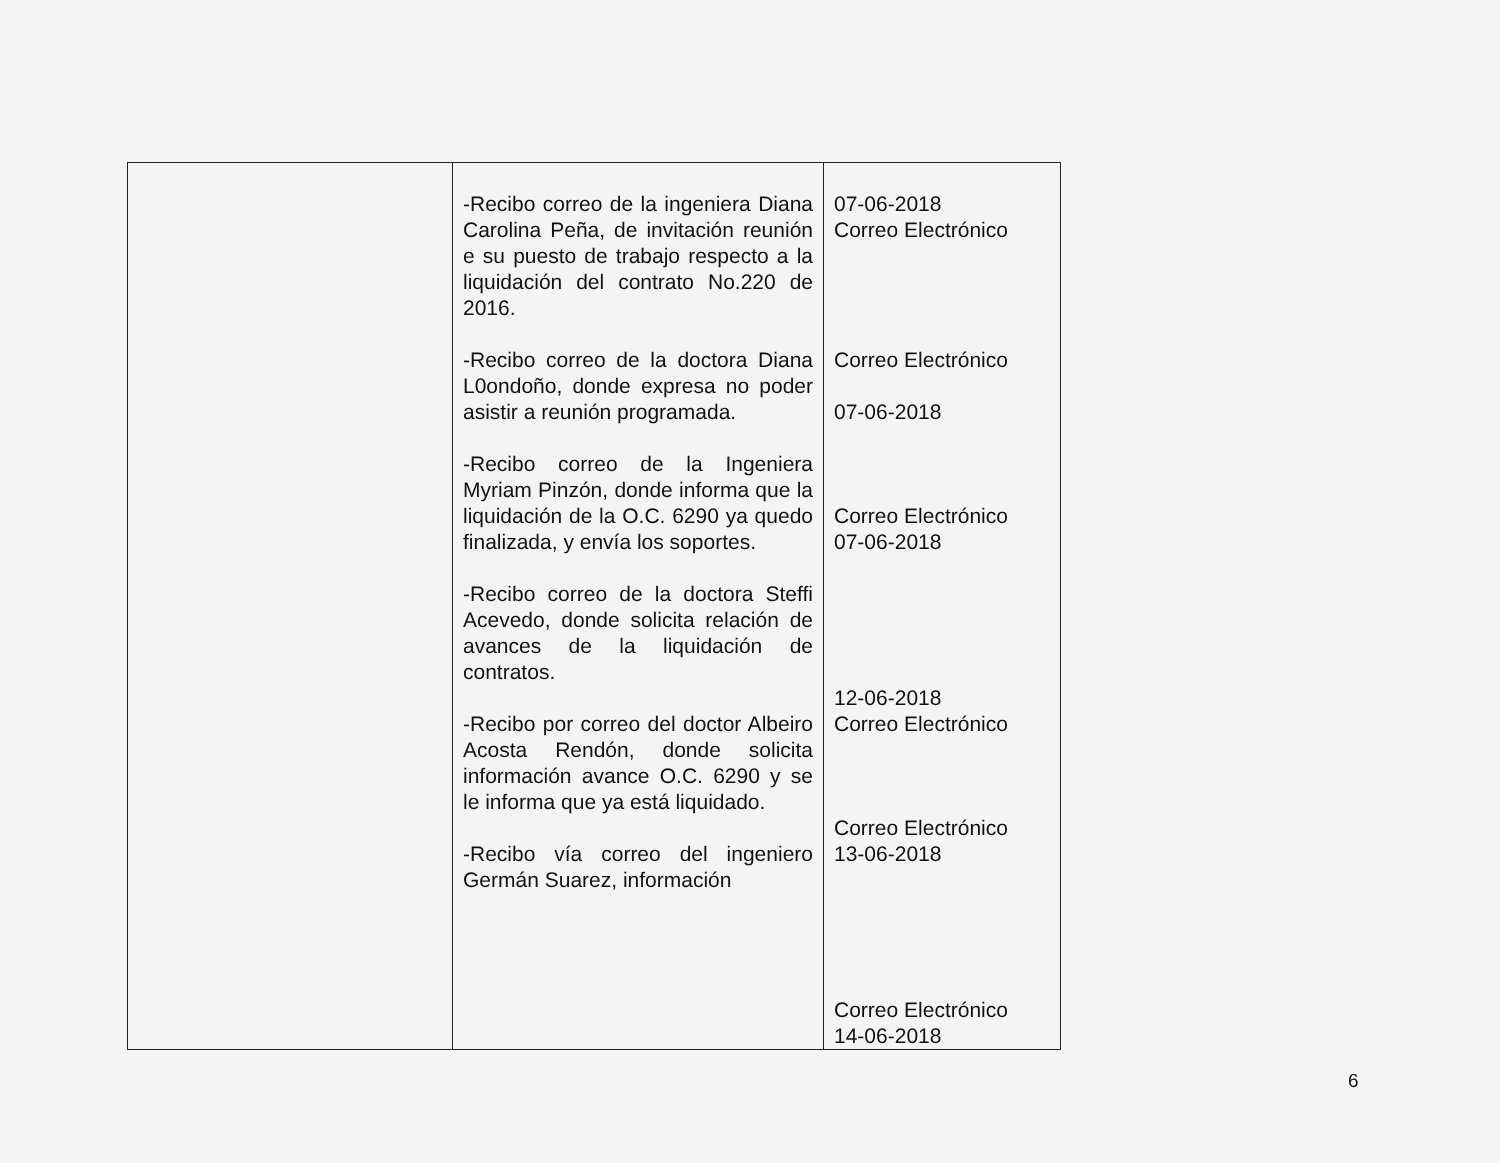| | -Recibo correo de la ingeniera Diana Carolina Peña, de invitación reunión e su puesto de trabajo respecto a la liquidación del contrato No.220 de 2016. -Recibo correo de la doctora Diana L0ondoño, donde expresa no poder asistir a reunión programada. -Recibo correo de la Ingeniera Myriam Pinzón, donde informa que la liquidación de la O.C. 6290 ya quedo finalizada, y envía los soportes. -Recibo correo de la doctora Steffi Acevedo, donde solicita relación de avances de la liquidación de contratos. -Recibo por correo del doctor Albeiro Acosta Rendón, donde solicita información avance O.C. 6290 y se le informa que ya está liquidado. -Recibo vía correo del ingeniero Germán Suarez, información | 07-06-2018 Correo Electrónico Correo Electrónico 07-06-2018 Correo Electrónico 07-06-2018 12-06-2018 Correo Electrónico Correo Electrónico 13-06-2018 Correo Electrónico 14-06-2018 |
6